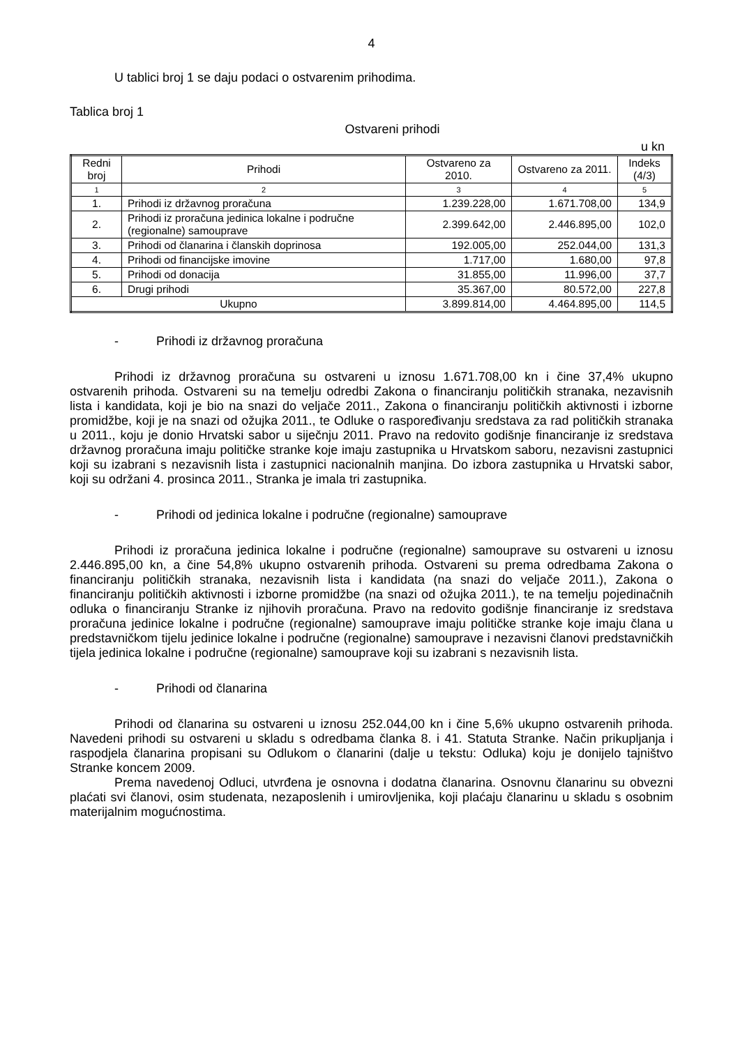4
U tablici broj 1 se daju podaci o ostvarenim prihodima.
Tablica broj 1
Ostvareni prihodi
u kn
| Redni broj | Prihodi | Ostvareno za 2010. | Ostvareno za 2011. | Indeks (4/3) |
| --- | --- | --- | --- | --- |
| 1 | 2 | 3 | 4 | 5 |
| 1. | Prihodi iz državnog proračuna | 1.239.228,00 | 1.671.708,00 | 134,9 |
| 2. | Prihodi iz proračuna jedinica lokalne i područne (regionalne) samouprave | 2.399.642,00 | 2.446.895,00 | 102,0 |
| 3. | Prihodi od članarina i članskih doprinosa | 192.005,00 | 252.044,00 | 131,3 |
| 4. | Prihodi od financijske imovine | 1.717,00 | 1.680,00 | 97,8 |
| 5. | Prihodi od donacija | 31.855,00 | 11.996,00 | 37,7 |
| 6. | Drugi prihodi | 35.367,00 | 80.572,00 | 227,8 |
| Ukupno | | 3.899.814,00 | 4.464.895,00 | 114,5 |
- Prihodi iz državnog proračuna
Prihodi iz državnog proračuna su ostvareni u iznosu 1.671.708,00 kn i čine 37,4% ukupno ostvarenih prihoda. Ostvareni su na temelju odredbi Zakona o financiranju političkih stranaka, nezavisnih lista i kandidata, koji je bio na snazi do veljače 2011., Zakona o financiranju političkih aktivnosti i izborne promidžbe, koji je na snazi od ožujka 2011., te Odluke o raspoređivanju sredstava za rad političkih stranaka u 2011., koju je donio Hrvatski sabor u siječnju 2011. Pravo na redovito godišnje financiranje iz sredstava državnog proračuna imaju političke stranke koje imaju zastupnika u Hrvatskom saboru, nezavisni zastupnici koji su izabrani s nezavisnih lista i zastupnici nacionalnih manjina. Do izbora zastupnika u Hrvatski sabor, koji su održani 4. prosinca 2011., Stranka je imala tri zastupnika.
- Prihodi od jedinica lokalne i područne (regionalne) samouprave
Prihodi iz proračuna jedinica lokalne i područne (regionalne) samouprave su ostvareni u iznosu 2.446.895,00 kn, a čine 54,8% ukupno ostvarenih prihoda. Ostvareni su prema odredbama Zakona o financiranju političkih stranaka, nezavisnih lista i kandidata (na snazi do veljače 2011.), Zakona o financiranju političkih aktivnosti i izborne promidžbe (na snazi od ožujka 2011.), te na temelju pojedinačnih odluka o financiranju Stranke iz njihovih proračuna. Pravo na redovito godišnje financiranje iz sredstava proračuna jedinice lokalne i područne (regionalne) samouprave imaju političke stranke koje imaju člana u predstavničkom tijelu jedinice lokalne i područne (regionalne) samouprave i nezavisni članovi predstavničkih tijela jedinica lokalne i područne (regionalne) samouprave koji su izabrani s nezavisnih lista.
- Prihodi od članarina
Prihodi od članarina su ostvareni u iznosu 252.044,00 kn i čine 5,6% ukupno ostvarenih prihoda. Navedeni prihodi su ostvareni u skladu s odredbama članka 8. i 41. Statuta Stranke. Način prikupljanja i raspodjela članarina propisani su Odlukom o članarini (dalje u tekstu: Odluka) koju je donijelo tajništvo Stranke koncem 2009.
Prema navedenoj Odluci, utvrđena je osnovna i dodatna članarina. Osnovnu članarinu su obvezni plaćati svi članovi, osim studenata, nezaposlenih i umirovljenika, koji plaćaju članarinu u skladu s osobnim materijalnim mogućnostima.